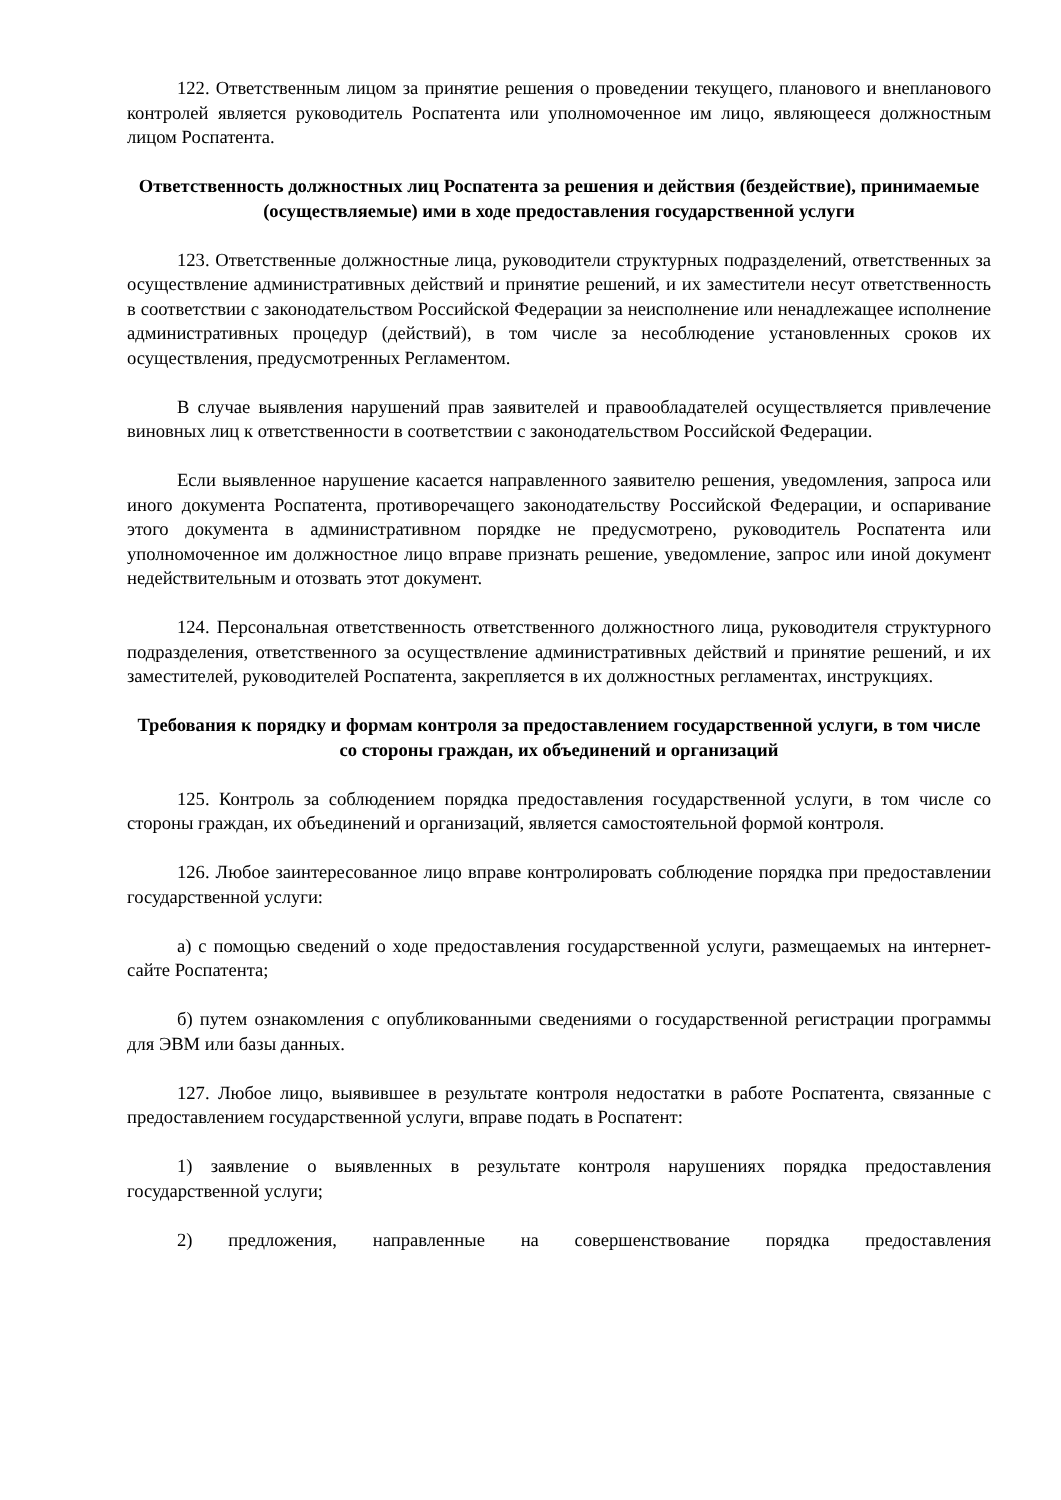122. Ответственным лицом за принятие решения о проведении текущего, планового и внепланового контролей является руководитель Роспатента или уполномоченное им лицо, являющееся должностным лицом Роспатента.
Ответственность должностных лиц Роспатента за решения и действия (бездействие), принимаемые (осуществляемые) ими в ходе предоставления государственной услуги
123. Ответственные должностные лица, руководители структурных подразделений, ответственных за осуществление административных действий и принятие решений, и их заместители несут ответственность в соответствии с законодательством Российской Федерации за неисполнение или ненадлежащее исполнение административных процедур (действий), в том числе за несоблюдение установленных сроков их осуществления, предусмотренных Регламентом.
В случае выявления нарушений прав заявителей и правообладателей осуществляется привлечение виновных лиц к ответственности в соответствии с законодательством Российской Федерации.
Если выявленное нарушение касается направленного заявителю решения, уведомления, запроса или иного документа Роспатента, противоречащего законодательству Российской Федерации, и оспаривание этого документа в административном порядке не предусмотрено, руководитель Роспатента или уполномоченное им должностное лицо вправе признать решение, уведомление, запрос или иной документ недействительным и отозвать этот документ.
124. Персональная ответственность ответственного должностного лица, руководителя структурного подразделения, ответственного за осуществление административных действий и принятие решений, и их заместителей, руководителей Роспатента, закрепляется в их должностных регламентах, инструкциях.
Требования к порядку и формам контроля за предоставлением государственной услуги, в том числе со стороны граждан, их объединений и организаций
125. Контроль за соблюдением порядка предоставления государственной услуги, в том числе со стороны граждан, их объединений и организаций, является самостоятельной формой контроля.
126. Любое заинтересованное лицо вправе контролировать соблюдение порядка при предоставлении государственной услуги:
а) с помощью сведений о ходе предоставления государственной услуги, размещаемых на интернет-сайте Роспатента;
б) путем ознакомления с опубликованными сведениями о государственной регистрации программы для ЭВМ или базы данных.
127. Любое лицо, выявившее в результате контроля недостатки в работе Роспатента, связанные с предоставлением государственной услуги, вправе подать в Роспатент:
1) заявление о выявленных в результате контроля нарушениях порядка предоставления государственной услуги;
2) предложения, направленные на совершенствование порядка предоставления